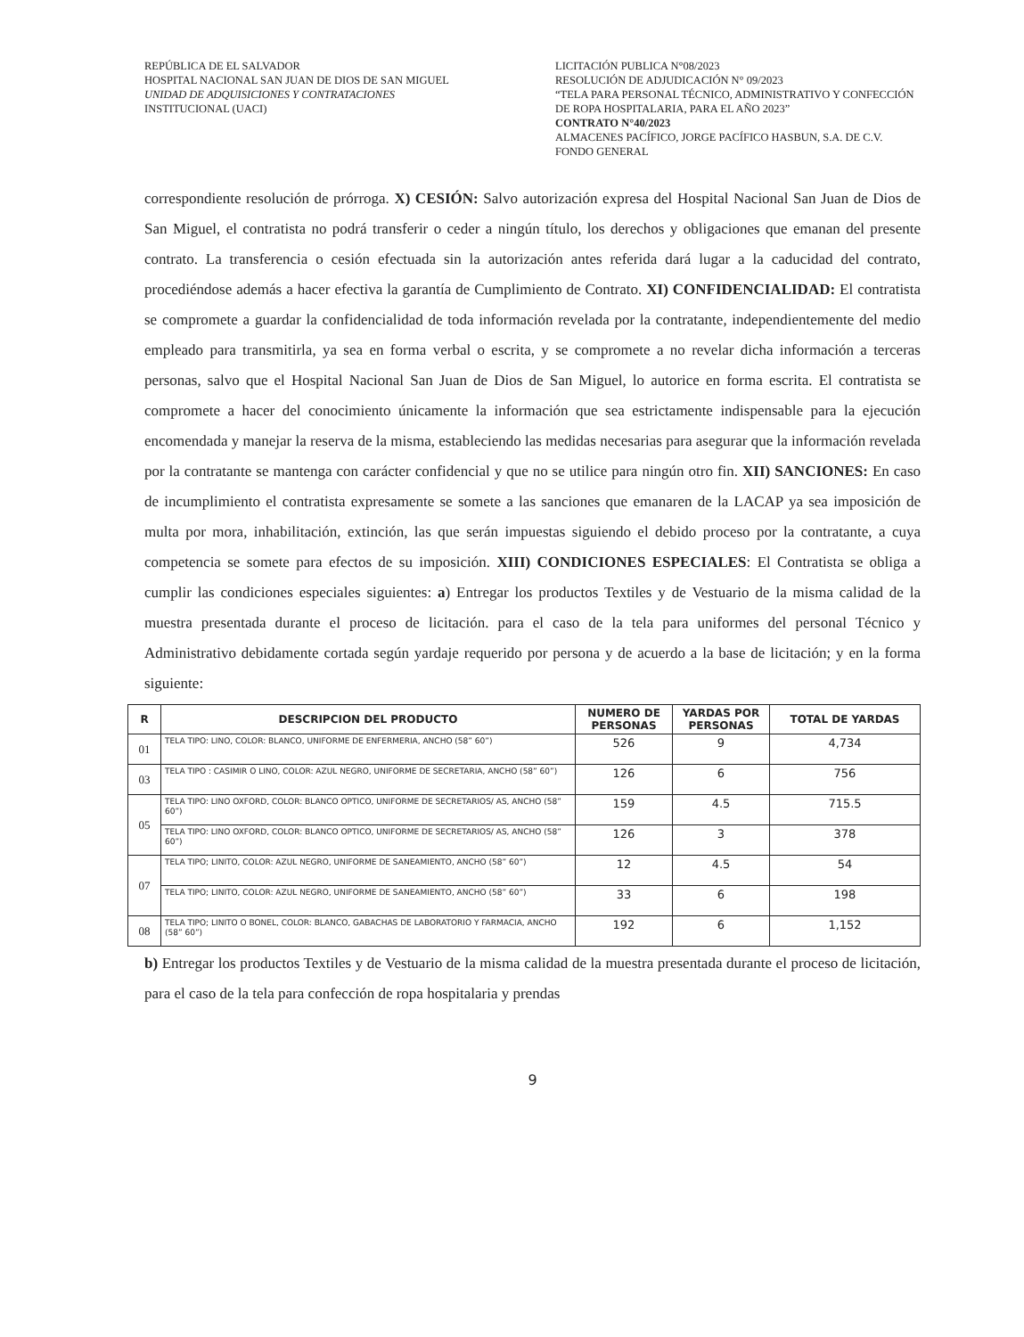REPÚBLICA DE EL SALVADOR
HOSPITAL NACIONAL SAN JUAN DE DIOS DE SAN MIGUEL
UNIDAD DE ADQUISICIONES Y CONTRATACIONES
INSTITUCIONAL (UACI)
LICITACIÓN PUBLICA N°08/2023
RESOLUCIÓN DE ADJUDICACIÓN N° 09/2023
“TELA PARA PERSONAL TÉCNICO, ADMINISTRATIVO Y CONFECCIÓN DE ROPA HOSPITALARIA, PARA EL AÑO 2023”
CONTRATO N°40/2023
ALMACENES PACÍFICO, JORGE PACÍFICO HASBUN, S.A. DE C.V.
FONDO GENERAL
correspondiente resolución de prórroga. X) CESIÓN: Salvo autorización expresa del Hospital Nacional San Juan de Dios de San Miguel, el contratista no podrá transferir o ceder a ningún título, los derechos y obligaciones que emanan del presente contrato. La transferencia o cesión efectuada sin la autorización antes referida dará lugar a la caducidad del contrato, procediéndose además a hacer efectiva la garantía de Cumplimiento de Contrato. XI) CONFIDENCIALIDAD: El contratista se compromete a guardar la confidencialidad de toda información revelada por la contratante, independientemente del medio empleado para transmitirla, ya sea en forma verbal o escrita, y se compromete a no revelar dicha información a terceras personas, salvo que el Hospital Nacional San Juan de Dios de San Miguel, lo autorice en forma escrita. El contratista se compromete a hacer del conocimiento únicamente la información que sea estrictamente indispensable para la ejecución encomendada y manejar la reserva de la misma, estableciendo las medidas necesarias para asegurar que la información revelada por la contratante se mantenga con carácter confidencial y que no se utilice para ningún otro fin. XII) SANCIONES: En caso de incumplimiento el contratista expresamente se somete a las sanciones que emanaren de la LACAP ya sea imposición de multa por mora, inhabilitación, extinción, las que serán impuestas siguiendo el debido proceso por la contratante, a cuya competencia se somete para efectos de su imposición. XIII) CONDICIONES ESPECIALES: El Contratista se obliga a cumplir las condiciones especiales siguientes: a) Entregar los productos Textiles y de Vestuario de la misma calidad de la muestra presentada durante el proceso de licitación. para el caso de la tela para uniformes del personal Técnico y Administrativo debidamente cortada según yardaje requerido por persona y de acuerdo a la base de licitación; y en la forma siguiente:
| R | DESCRIPCION DEL PRODUCTO | NUMERO DE PERSONAS | YARDAS POR PERSONAS | TOTAL DE YARDAS |
| --- | --- | --- | --- | --- |
| 01 | TELA TIPO: LINO, COLOR: BLANCO, UNIFORME DE ENFERMERIA, ANCHO (58” 60”) | 526 | 9 | 4,734 |
| 03 | TELA TIPO : CASIMIR O LINO, COLOR: AZUL NEGRO, UNIFORME DE SECRETARIA, ANCHO (58” 60”) | 126 | 6 | 756 |
| 05 | TELA TIPO: LINO OXFORD, COLOR: BLANCO OPTICO, UNIFORME DE SECRETARIOS/ AS, ANCHO (58” 60”) | 159 | 4.5 | 715.5 |
| | TELA TIPO: LINO OXFORD, COLOR: BLANCO OPTICO, UNIFORME DE SECRETARIOS/ AS, ANCHO (58” 60”) | 126 | 3 | 378 |
| 07 | TELA TIPO; LINITO, COLOR: AZUL NEGRO, UNIFORME DE SANEAMIENTO, ANCHO (58” 60”) | 12 | 4.5 | 54 |
| | TELA TIPO; LINITO, COLOR: AZUL NEGRO, UNIFORME DE SANEAMIENTO, ANCHO (58” 60”) | 33 | 6 | 198 |
| 08 | TELA TIPO; LINITO O BONEL, COLOR: BLANCO, GABACHAS DE LABORATORIO Y FARMACIA, ANCHO (58” 60”) | 192 | 6 | 1,152 |
b) Entregar los productos Textiles y de Vestuario de la misma calidad de la muestra presentada durante el proceso de licitación, para el caso de la tela para confección de ropa hospitalaria y prendas
9